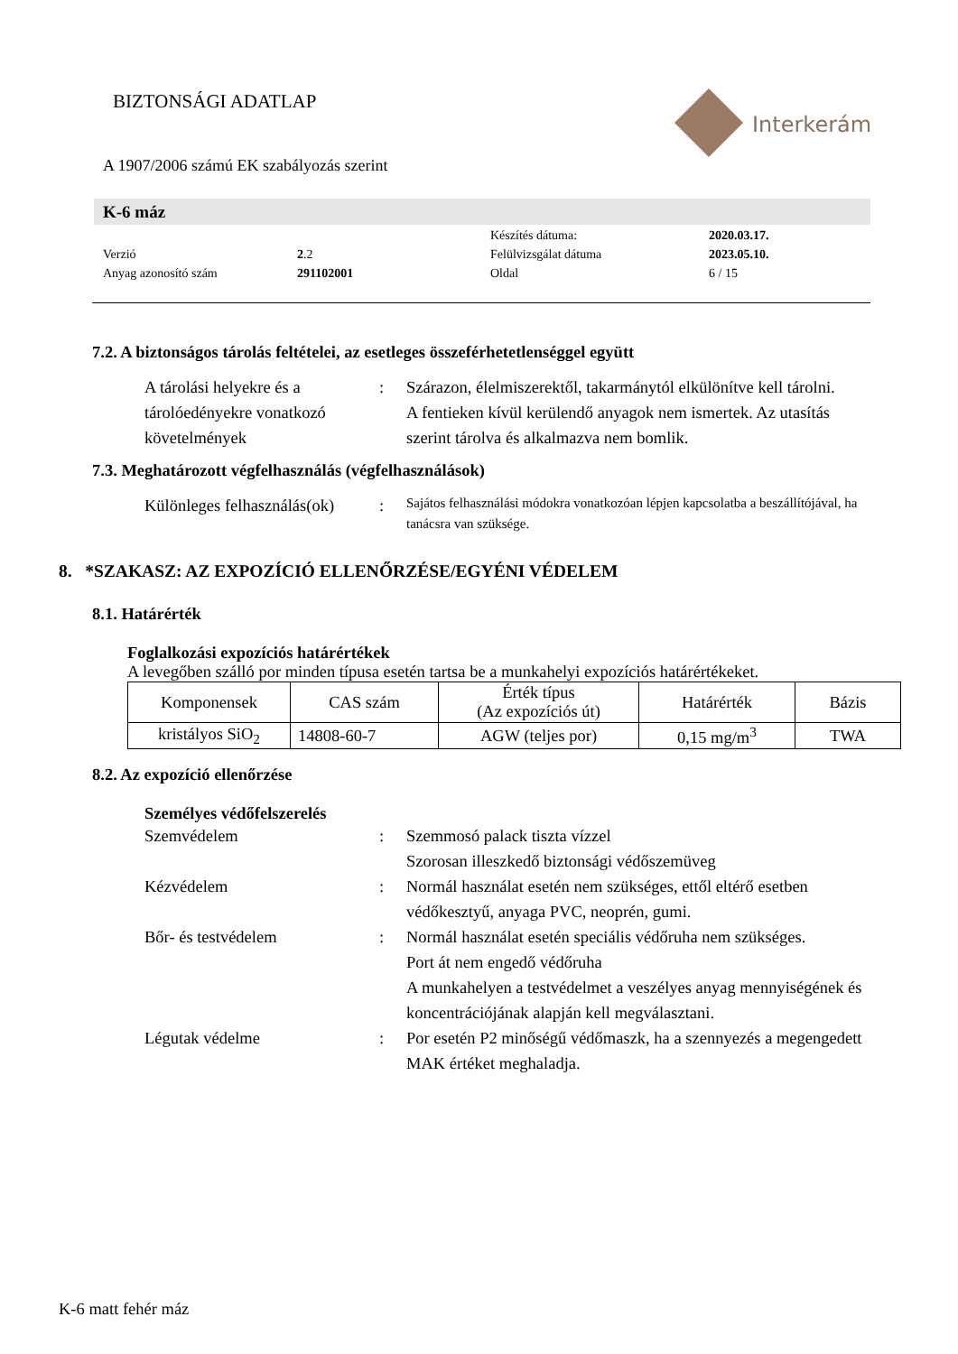BIZTONSÁGI ADATLAP
Interkerám
A 1907/2006 számú EK szabályozás szerint
K-6 máz
| | | Készítés dátuma: | 2020.03.17. |
| Verzió | 2 .2 | Felülvizsgálat dátuma | 2023.05.10. |
| Anyag azonosító szám | 291102001 | Oldal | 6 / 15 |
7.2. A biztonságos tárolás feltételei, az esetleges összeférhetetlenséggel együtt
A tárolási helyekre és a tárolóedényekre vonatkozó követelmények
: Szárazon, élelmiszerektől, takarmánytól elkülönítve kell tárolni.
A fentieken kívül kerülendő anyagok nem ismertek. Az utasítás szerint tárolva és alkalmazva nem bomlik.
7.3. Meghatározott végfelhasználás (végfelhasználások)
Különleges felhasználás(ok)
:
Sajátos felhasználási módokra vonatkozóan lépjen kapcsolatba a beszállítójával, ha tanácsra van szüksége.
8. *SZAKASZ: AZ EXPOZÍCIÓ ELLENŐRZÉSE/EGYÉNI VÉDELEM
8.1. Határérték
Foglalkozási expozíciós határértékek
A levegőben szálló por minden típusa esetén tartsa be a munkahelyi expozíciós határértékeket.
| Komponensek | CAS szám | Érték típus (Az expozíciós út) | Határérték | Bázis |
| kristályos SiO<sub>2</sub> | 14808-60-7 | AGW (teljes por) | 0,15 mg/m<sup>3</sup> | TWA |
8.2. Az expozíció ellenőrzése
Személyes védőfelszerelés
Szemvédelem : Szemmosó palack tiszta vízzel
Szorosan illeszkedő biztonsági védőszemüveg
Kézvédelem : Normál használat esetén nem szükséges, ettől eltérő esetben védőkesztyű, anyaga PVC, neoprén, gumi.
Bőr- és testvédelem : Normál használat esetén speciális védőruha nem szükséges.
Port át nem engedő védőruha
A munkahelyen a testvédelmet a veszélyes anyag mennyiségének és koncentrációjának alapján kell megválasztani.
Légutak védelme : Por esetén P2 minőségű védőmaszk, ha a szennyezés a megengedett MAK értéket meghaladja.
K-6 matt fehér máz